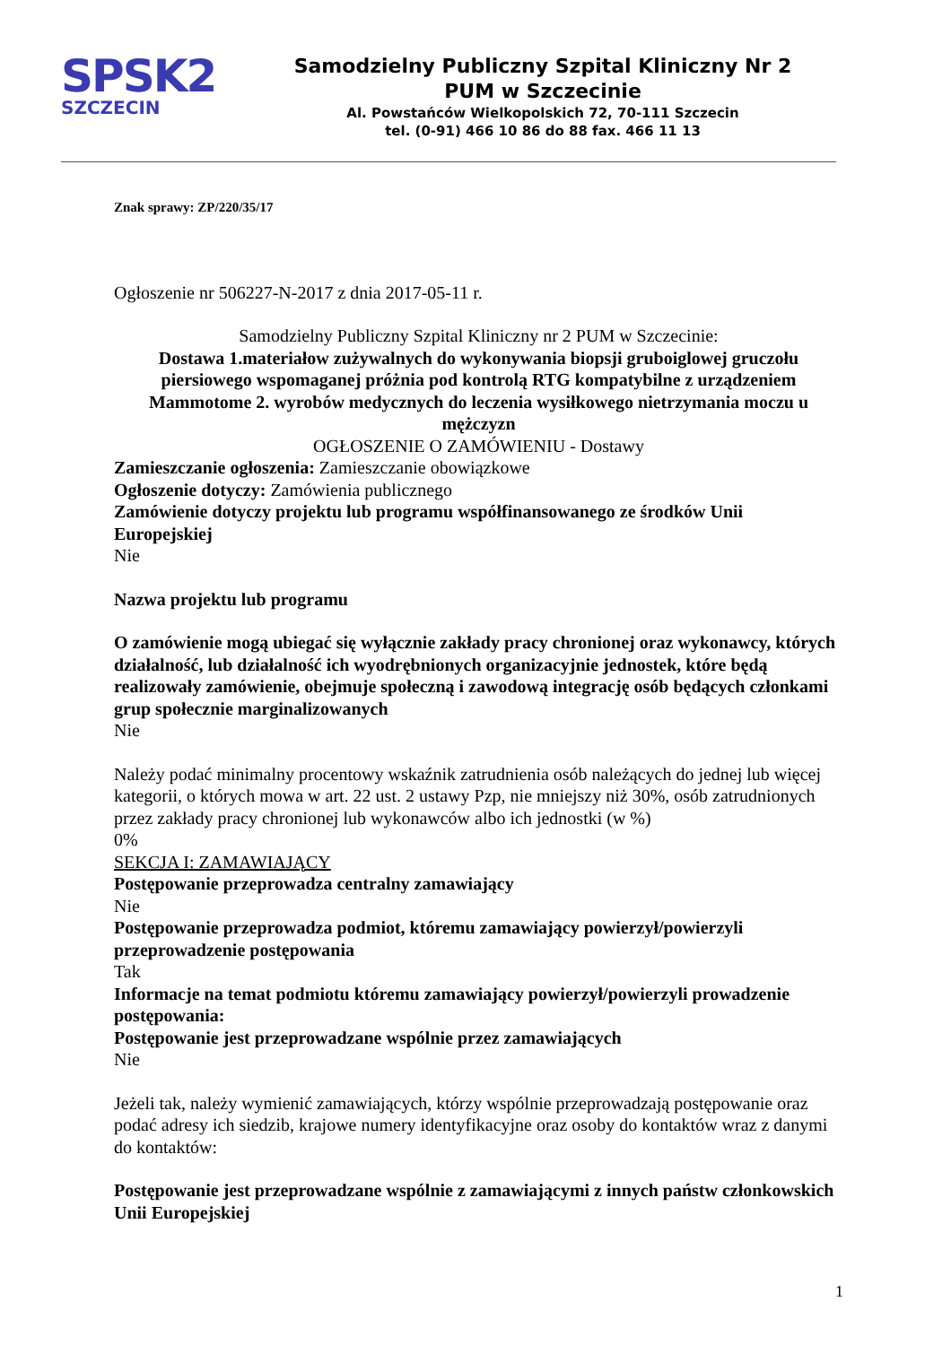SPSK2
SZCZECIN
Samodzielny Publiczny Szpital Kliniczny Nr 2
PUM w Szczecinie
Al. Powstańców Wielkopolskich 72, 70-111 Szczecin
tel. (0-91) 466 10 86 do 88 fax. 466 11 13
Znak sprawy: ZP/220/35/17
Ogłoszenie nr 506227-N-2017 z dnia 2017-05-11 r.
Samodzielny Publiczny Szpital Kliniczny nr 2 PUM w Szczecinie:
Dostawa 1.materiałow zużywalnych do wykonywania biopsji gruboiglowej gruczołu piersiowego wspomaganej próżnia pod kontrolą RTG kompatybilne z urządzeniem Mammotome 2. wyrobów medycznych do leczenia wysiłkowego nietrzymania moczu u mężczyzn
OGŁOSZENIE O ZAMÓWIENIU - Dostawy
Zamieszczanie ogłoszenia: Zamieszczanie obowiązkowe
Ogłoszenie dotyczy: Zamówienia publicznego
Zamówienie dotyczy projektu lub programu współfinansowanego ze środków Unii Europejskiej
Nie
Nazwa projektu lub programu
O zamówienie mogą ubiegać się wyłącznie zakłady pracy chronionej oraz wykonawcy, których działalność, lub działalność ich wyodrębnionych organizacyjnie jednostek, które będą realizowały zamówienie, obejmuje społeczną i zawodową integrację osób będących członkami grup społecznie marginalizowanych
Nie
Należy podać minimalny procentowy wskaźnik zatrudnienia osób należących do jednej lub więcej kategorii, o których mowa w art. 22 ust. 2 ustawy Pzp, nie mniejszy niż 30%, osób zatrudnionych przez zakłady pracy chronionej lub wykonawców albo ich jednostki (w %)
0%
SEKCJA I: ZAMAWIAJĄCY
Postępowanie przeprowadza centralny zamawiający
Nie
Postępowanie przeprowadza podmiot, któremu zamawiający powierzył/powierzyli przeprowadzenie postępowania
Tak
Informacje na temat podmiotu któremu zamawiający powierzył/powierzyli prowadzenie postępowania:
Postępowanie jest przeprowadzane wspólnie przez zamawiających
Nie
Jeżeli tak, należy wymienić zamawiających, którzy wspólnie przeprowadzają postępowanie oraz podać adresy ich siedzib, krajowe numery identyfikacyjne oraz osoby do kontaktów wraz z danymi do kontaktów:
Postępowanie jest przeprowadzane wspólnie z zamawiającymi z innych państw członkowskich Unii Europejskiej
1